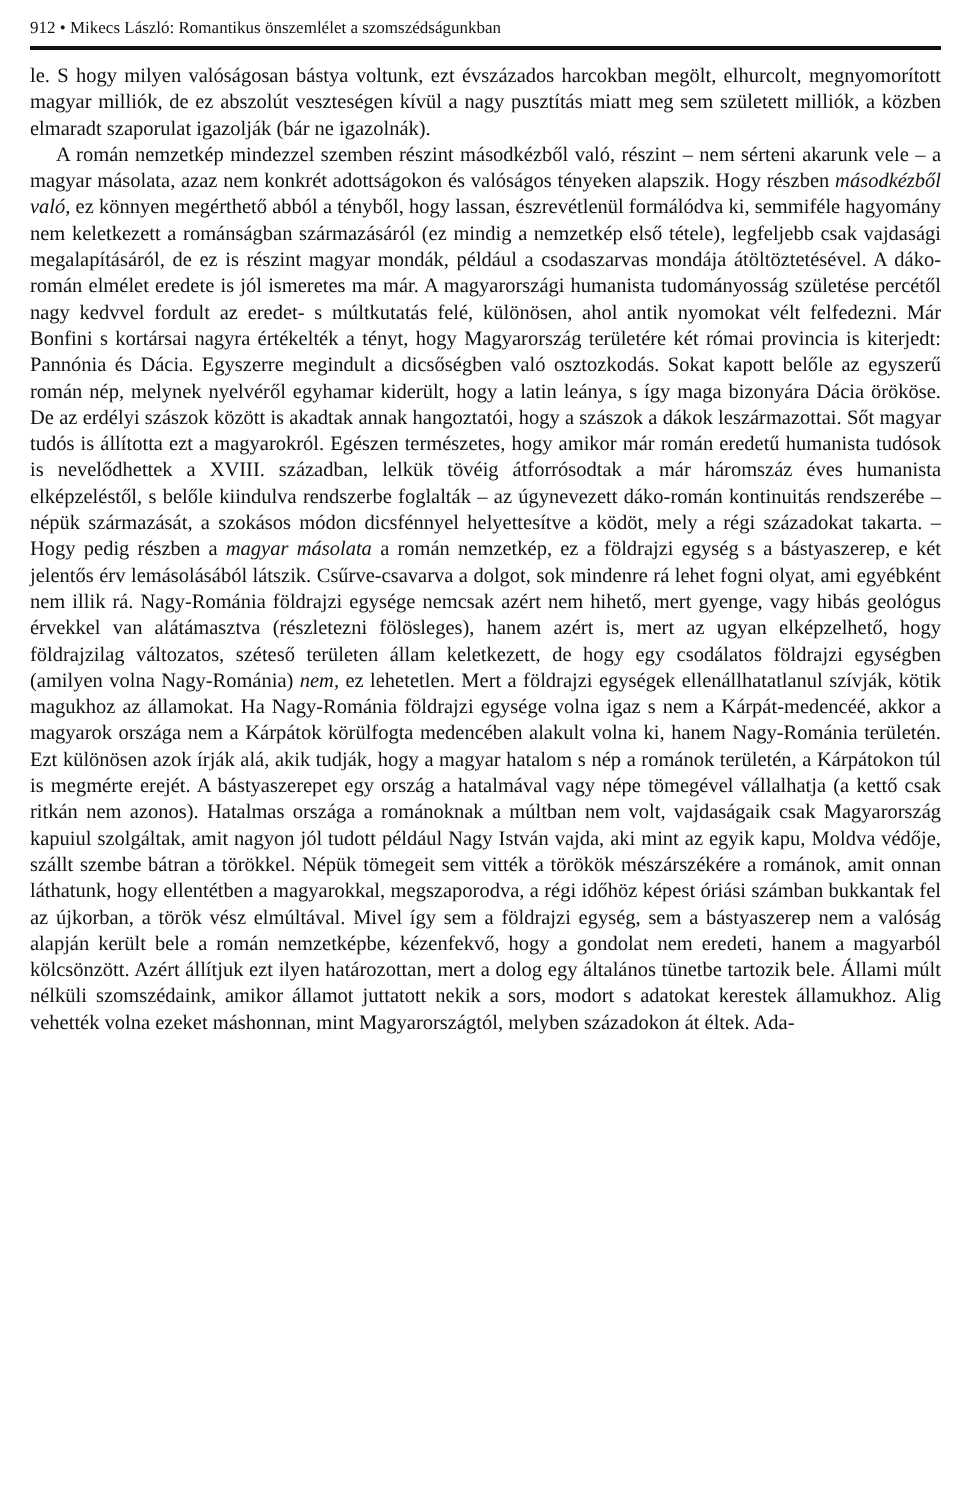912 • Mikecs László: Romantikus önszemlélet a szomszédságunkban
le. S hogy milyen valóságosan bástya voltunk, ezt évszázados harcokban megölt, elhurcolt, megnyomorított magyar milliók, de ez abszolút veszteségen kívül a nagy pusztítás miatt meg sem született milliók, a közben elmaradt szaporulat igazolják (bár ne igazolnák).
A román nemzetkép mindezzel szemben részint másodkézből való, részint – nem sérteni akarunk vele – a magyar másolata, azaz nem konkrét adottságokon és valóságos tényeken alapszik. Hogy részben másodkézből való, ez könnyen megérthető abból a tényből, hogy lassan, észrevétlenül formálódva ki, semmiféle hagyomány nem keletkezett a románságban származásáról (ez mindig a nemzetkép első tétele), legfeljebb csak vajdasági megalapításáról, de ez is részint magyar mondák, például a csodaszarvas mondája átöltöztetésével. A dáko-román elmélet eredete is jól ismeretes ma már. A magyarországi humanista tudományosság születése percétől nagy kedvvel fordult az eredet- s múltkutatás felé, különösen, ahol antik nyomokat vélt felfedezni. Már Bonfini s kortársai nagyra értékelték a tényt, hogy Magyarország területére két római provincia is kiterjedt: Pannónia és Dácia. Egyszerre megindult a dicsőségben való osztozkodás. Sokat kapott belőle az egyszerű román nép, melynek nyelvéről egyhamar kiderült, hogy a latin leánya, s így maga bizonyára Dácia örököse. De az erdélyi szászok között is akadtak annak hangoztatói, hogy a szászok a dákok leszármazottai. Sőt magyar tudós is állította ezt a magyarokról. Egészen természetes, hogy amikor már román eredetű humanista tudósok is nevelődhettek a XVIII. században, lelkük tövéig átforrósodtak a már háromszáz éves humanista elképzeléstől, s belőle kiindulva rendszerbe foglalták – az úgynevezett dáko-román kontinuitás rendszerébe – népük származását, a szokásos módon dicsfénnyel helyettesítve a ködöt, mely a régi századokat takarta. – Hogy pedig részben a magyar másolata a román nemzetkép, ez a földrajzi egység s a bástyaszerep, e két jelentős érv lemásolásából látszik. Csűrve-csavarva a dolgot, sok mindenre rá lehet fogni olyat, ami egyébként nem illik rá. Nagy-Románia földrajzi egysége nemcsak azért nem hihető, mert gyenge, vagy hibás geológus érvekkel van alátámasztva (részletezni fölösleges), hanem azért is, mert az ugyan elképzelhető, hogy földrajzilag változatos, széteső területen állam keletkezett, de hogy egy csodálatos földrajzi egységben (amilyen volna Nagy-Románia) nem, ez lehetetlen. Mert a földrajzi egységek ellenállhatatlanul szívják, kötik magukhoz az államokat. Ha Nagy-Románia földrajzi egysége volna igaz s nem a Kárpát-medencéé, akkor a magyarok országa nem a Kárpátok körülfogta medencében alakult volna ki, hanem Nagy-Románia területén. Ezt különösen azok írják alá, akik tudják, hogy a magyar hatalom s nép a románok területén, a Kárpátokon túl is megmérte erejét. A bástyaszerepet egy ország a hatalmával vagy népe tömegével vállalhatja (a kettő csak ritkán nem azonos). Hatalmas országa a románoknak a múltban nem volt, vajdaságaik csak Magyarország kapuiul szolgáltak, amit nagyon jól tudott például Nagy István vajda, aki mint az egyik kapu, Moldva védője, szállt szembe bátran a törökkel. Népük tömegeit sem vitték a törökök mészárszékére a románok, amit onnan láthatunk, hogy ellentétben a magyarokkal, megszaporodva, a régi időhöz képest óriási számban bukkantak fel az újkorban, a török vész elmúltával. Mivel így sem a földrajzi egység, sem a bástyaszerep nem a valóság alapján került bele a román nemzetképbe, kézenfekvő, hogy a gondolat nem eredeti, hanem a magyarból kölcsönzött. Azért állítjuk ezt ilyen határozottan, mert a dolog egy általános tünetbe tartozik bele. Állami múlt nélküli szomszédaink, amikor államot juttatott nekik a sors, modort s adatokat kerestek államukhoz. Alig vehették volna ezeket máshonnan, mint Magyarországtól, melyben századokon át éltek. Ada-